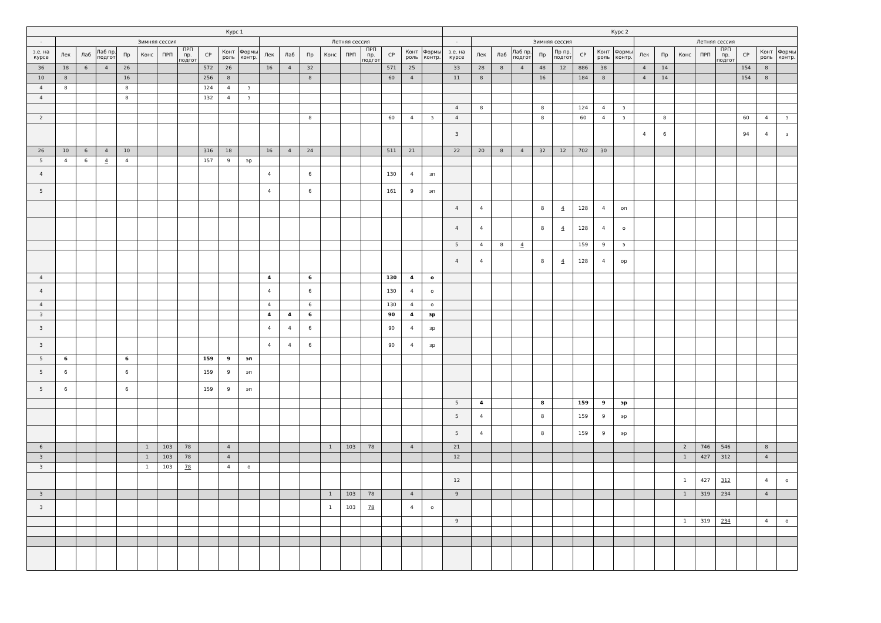| Курс 1 | | | | | | | | | | | | | | | | | | | | Курс 2 | | | | | | | | | | | | | | | | |
| --- | --- | --- | --- | --- | --- | --- | --- | --- | --- | --- | --- | --- | --- | --- | --- | --- | --- | --- | --- | --- | --- | --- | --- | --- | --- | --- | --- | --- | --- | --- | --- | --- | --- | --- | --- | --- |
| - | Зимняя сессия | | | | | | | | | | Летняя сессия | | | | | | | | | - | Зимняя сессия | | | | | | | | Летняя сессия | | | | | | | |
| з.е. на курсе | Лек | Лаб | Лаб пр. подгот | Пр | Конс | ПРП | ПРП пр. подгот | СР | Конт роль | Формы контр. | Лек | Лаб | Пр | Конс | ПРП | ПРП пр. подгот | СР | Конт роль | Формы контр. | з.е. на курсе | Лек | Лаб | Лаб пр. подгот | Пр | Пр пр. подгот | СР | Конт роль | Формы контр. | Лек | Пр | Конс | ПРП | ПРП пр. подгот | СР | Конт роль | Формы контр. |
| 36 | 18 | 6 | 4 | 26 | | | | 572 | 26 | | 16 | 4 | 32 | | | | 571 | 25 | | 33 | 28 | 8 | 4 | 48 | 12 | 886 | 38 | | 4 | 14 | | | | 154 | 8 | |
| 10 | 8 | | | 16 | | | | 256 | 8 | | | | 8 | | | | 60 | 4 | | 11 | 8 | | | 16 | | 184 | 8 | | 4 | 14 | | | | 154 | 8 | |
| 4 | 8 | | | 8 | | | | 124 | 4 | з | | | | | | | | | | | | | | | | | | | | | | | | | | |
| 4 | | | | 8 | | | | 132 | 4 | з | | | | | | | | | | | | | | | | | | | | | | | | | | |
| | | | | | | | | | | | | | | | | | | | | 4 | 8 | | | 8 | | 124 | 4 | з | | | | | | | | |
| 2 | | | | | | | | | | | | | 8 | | | | 60 | 4 | з | 4 | | | | 8 | | 60 | 4 | з | | 8 | | | | 60 | 4 | з |
| | | | | | | | | | | | | | | | | | | | | 3 | | | | | | | | | 4 | 6 | | | | 94 | 4 | з |
| 26 | 10 | 6 | 4 | 10 | | | | 316 | 18 | | 16 | 4 | 24 | | | | 511 | 21 | | 22 | 20 | 8 | 4 | 32 | 12 | 702 | 30 | | | | | | | | | |
| 5 | 4 | 6 | 4 | 4 | | | | 157 | 9 | эр | | | | | | | | | | | | | | | | | | | | | | | | | | |
| 4 | | | | | | | | | | | 4 | | 6 | | | | 130 | 4 | зп | | | | | | | | | | | | | | | | | |
| 5 | | | | | | | | | | | 4 | | 6 | | | | 161 | 9 | эп | | | | | | | | | | | | | | | | | |
| | | | | | | | | | | | | | | | | | | | | 4 | 4 | | | 8 | 4 | 128 | 4 | оп | | | | | | | | |
| | | | | | | | | | | | | | | | | | | | | 4 | 4 | | | 8 | 4 | 128 | 4 | о | | | | | | | | |
| | | | | | | | | | | | | | | | | | | | | 5 | 4 | 8 | 4 | | | 159 | 9 | э | | | | | | | | |
| | | | | | | | | | | | | | | | | | | | | 4 | 4 | | | 8 | 4 | 128 | 4 | ор | | | | | | | | |
| 4 | | | | | | | | | | | 4 | | 6 | | | | 130 | 4 | о | | | | | | | | | | | | | | | | | |
| 4 | | | | | | | | | | | 4 | | 6 | | | | 130 | 4 | о | | | | | | | | | | | | | | | | | |
| 4 | | | | | | | | | | | 4 | | 6 | | | | 130 | 4 | о | | | | | | | | | | | | | | | | | |
| 3 | | | | | | | | | | | 4 | 4 | 6 | | | | 90 | 4 | зр | | | | | | | | | | | | | | | | | |
| 3 | | | | | | | | | | | 4 | 4 | 6 | | | | 90 | 4 | зр | | | | | | | | | | | | | | | | | |
| 3 | | | | | | | | | | | 4 | 4 | 6 | | | | 90 | 4 | зр | | | | | | | | | | | | | | | | | |
| 5 | 6 | | | 6 | | | | 159 | 9 | эп | | | | | | | | | | | | | | | | | | | | | | | | | | |
| 5 | 6 | | | 6 | | | | 159 | 9 | эп | | | | | | | | | | | | | | | | | | | | | | | | | | |
| 5 | 6 | | | 6 | | | | 159 | 9 | эп | | | | | | | | | | | | | | | | | | | | | | | | | | |
| | | | | | | | | | | | | | | | | | | | | 5 | 4 | | | 8 | | 159 | 9 | эр | | | | | | | | |
| | | | | | | | | | | | | | | | | | | | | 5 | 4 | | | 8 | | 159 | 9 | эр | | | | | | | | |
| | | | | | | | | | | | | | | | | | | | | 5 | 4 | | | 8 | | 159 | 9 | эр | | | | | | | | |
| 6 | | | | | 1 | 103 | 78 | | 4 | | | | | 1 | 103 | 78 | | 4 | | 21 | | | | | | | | | | | 2 | 746 | 546 | | 8 | |
| 3 | | | | | 1 | 103 | 78 | | 4 | | | | | | | | | | | 12 | | | | | | | | | | | 1 | 427 | 312 | | 4 | |
| 3 | | | | | 1 | 103 | 78 | | 4 | о | | | | | | | | | | | | | | | | | | | | | | | | | | |
| | | | | | | | | | | | | | | | | | | | | 12 | | | | | | | | | | | 1 | 427 | 312 | | 4 | о |
| 3 | | | | | | | | | | | | | | 1 | 103 | 78 | | 4 | | 9 | | | | | | | | | | | 1 | 319 | 234 | | 4 | |
| 3 | | | | | | | | | | | | | | 1 | 103 | 78 | | 4 | о | | | | | | | | | | | | | | | | | |
| | | | | | | | | | | | | | | | | | | | | 9 | | | | | | | | | | | 1 | 319 | 234 | | 4 | о |